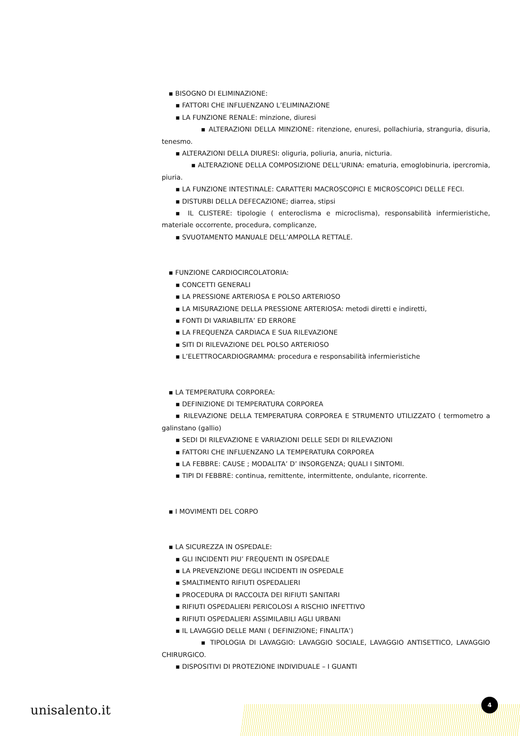▪ BISOGNO DI ELIMINAZIONE:
▪ FATTORI CHE INFLUENZANO L’ELIMINAZIONE
▪ LA FUNZIONE RENALE: minzione, diuresi
▪ ALTERAZIONI DELLA MINZIONE: ritenzione, enuresi, pollachiuria, stranguria, disuria, tenesmo.
▪ ALTERAZIONI DELLA DIURESI: oliguria, poliuria, anuria, nicturia.
▪ ALTERAZIONE DELLA COMPOSIZIONE DELL’URINA: ematuria, emoglobinuria, ipercromia, piuria.
▪ LA FUNZIONE INTESTINALE: CARATTERI MACROSCOPICI E MICROSCOPICI DELLE FECI.
▪ DISTURBI DELLA DEFECAZIONE; diarrea, stipsi
▪ IL CLISTERE: tipologie ( enteroclisma e microclisma), responsabilità infermieristiche, materiale occorrente, procedura, complicanze,
▪ SVUOTAMENTO MANUALE DELL’AMPOLLA RETTALE.
▪ FUNZIONE CARDIOCIRCOLATORIA:
▪ CONCETTI GENERALI
▪ LA PRESSIONE ARTERIOSA E POLSO ARTERIOSO
▪ LA MISURAZIONE DELLA PRESSIONE ARTERIOSA: metodi diretti e indiretti,
▪ FONTI DI VARIABILITA’ ED ERRORE
▪ LA FREQUENZA CARDIACA E SUA RILEVAZIONE
▪ SITI DI RILEVAZIONE DEL POLSO ARTERIOSO
▪ L’ELETTROCARDIOGRAMMA: procedura e responsabilità infermieristiche
▪ LA TEMPERATURA CORPOREA:
▪ DEFINIZIONE DI TEMPERATURA CORPOREA
▪ RILEVAZIONE DELLA TEMPERATURA CORPOREA E STRUMENTO UTILIZZATO ( termometro a galinstano (gallio)
▪ SEDI DI RILEVAZIONE E VARIAZIONI DELLE SEDI DI RILEVAZIONI
▪ FATTORI CHE INFLUENZANO LA TEMPERATURA CORPOREA
▪ LA FEBBRE: CAUSE ; MODALITA’ D’ INSORGENZA; QUALI I SINTOMI.
▪ TIPI DI FEBBRE: continua, remittente, intermittente, ondulante, ricorrente.
▪ I MOVIMENTI DEL CORPO
▪ LA SICUREZZA IN OSPEDALE:
▪ GLI INCIDENTI PIU’ FREQUENTI IN OSPEDALE
▪ LA PREVENZIONE DEGLI INCIDENTI IN OSPEDALE
▪ SMALTIMENTO RIFIUTI OSPEDALIERI
▪ PROCEDURA DI RACCOLTA DEI RIFIUTI SANITARI
▪ RIFIUTI OSPEDALIERI PERICOLOSI A RISCHIO INFETTIVO
▪ RIFIUTI OSPEDALIERI ASSIMILABILI AGLI URBANI
▪ IL LAVAGGIO DELLE MANI ( DEFINIZIONE; FINALITA’)
▪ TIPOLOGIA DI LAVAGGIO: LAVAGGIO SOCIALE, LAVAGGIO ANTISETTICO, LAVAGGIO CHIRURGICO.
▪ DISPOSITIVI DI PROTEZIONE INDIVIDUALE – I GUANTI
unisalento.it
4